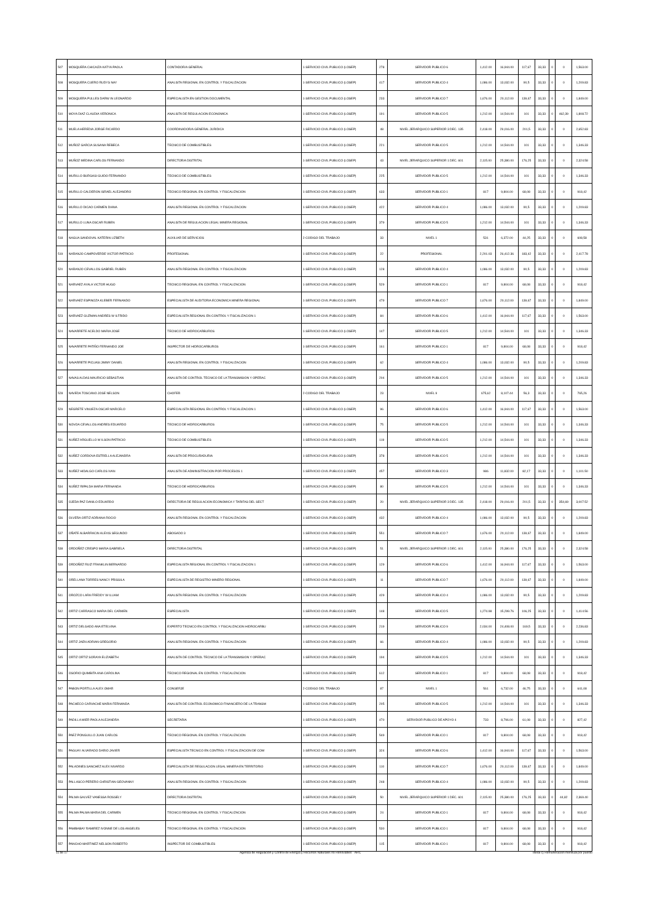| 507 | MOSQUERA CHICAIZA KATYA PAOLA | CONTADOR/A GENERAL | 1-SERVICIO CIVIL PUBLICO (LOSEP) | 278 | SERVIDOR PUBLICO 6 | 1,412.00 | 16,944.00 | 117,67 | 33,33 | 0 | 0 | 1,563.00 |
| 508 | MOSQUERA CUERO RUDYS NAY | ANALISTA REGIONAL EN CONTROL Y FISCALIZACION | 1-SERVICIO CIVIL PUBLICO (LOSEP) | 417 | SERVIDOR PUBLICO 4 | 1,086.00 | 13,032.00 | 90,5 | 33,33 | 0 | 0 | 1,209.83 |
| 509 | MOSQUERA PULLES DARW IN LEONARDO | ESPECIALISTA EN GESTION DOCUMENTAL | 1-SERVICIO CIVIL PUBLICO (LOSEP) | 233 | SERVIDOR PUBLICO 7 | 1,676.00 | 20,112.00 | 139,67 | 33,33 | 0 | 0 | 1,849.00 |
| 510 | MOYA DIAZ CLAUDIA VERONICA | ANALISTA DE REGULACION ECONOMICA | 1-SERVICIO CIVIL PUBLICO (LOSEP) | 191 | SERVIDOR PUBLICO 5 | 1,212.00 | 14,544.00 | 101 | 33,33 | 0 | 462,39 | 1,808.72 |
| 511 | MUELA HEREDIA JORGE RICARDO | COORDINADOR/A GENERAL JURIDICA | 1-SERVICIO CIVIL PUBLICO (LOSEP) | 48 | NIVEL JERARQUICO SUPERIOR 3 DEC. 135 | 2,418.00 | 29,016.00 | 201,5 | 33,33 | 0 | 0 | 2,652.83 |
| 512 | MUÑOZ GARCIA SUSANA REBECA | TECNICO DE COMBUSTIBLES | 1-SERVICIO CIVIL PUBLICO (LOSEP) | 221 | SERVIDOR PUBLICO 5 | 1,212.00 | 14,544.00 | 101 | 33,33 | 0 | 0 | 1,346.33 |
| 513 | MUÑOZ MEDINA CARLOS FERNANDO | DIRECTOR/A DISTRITAL | 1-SERVICIO CIVIL PUBLICO (LOSEP) | 43 | NIVEL JERARQUICO SUPERIOR 1 DEC. 601 | 2,115.00 | 25,380.00 | 176,25 | 33,33 | 0 | 0 | 2,324.58 |
| 514 | MURILLO BURGASI GUIDO FERNANDO | TECNICO DE COMBUSTIBLES | 1-SERVICIO CIVIL PUBLICO (LOSEP) | 225 | SERVIDOR PUBLICO 5 | 1,212.00 | 14,544.00 | 101 | 33,33 | 0 | 0 | 1,346.33 |
| 515 | MURILLO CALDERON ISRAEL ALEJANDRO | TECNICO REGIONAL EN CONTROL Y FISCALIZACION | 1-SERVICIO CIVIL PUBLICO (LOSEP) | 633 | SERVIDOR PUBLICO 1 | 817 | 9,804.00 | 68,08 | 33,33 | 0 | 0 | 918,42 |
| 516 | MURILLO DICAO CARMEN DIANA | ANALISTA REGIONAL EN CONTROL Y FISCALIZACION | 1-SERVICIO CIVIL PUBLICO (LOSEP) | 422 | SERVIDOR PUBLICO 4 | 1,086.00 | 13,032.00 | 90,5 | 33,33 | 0 | 0 | 1,209.83 |
| 517 | MURILLO LUNA OSCAR RUBEN | ANALISTA DE REGULACION LEGAL MINERA REGIONAL | 1-SERVICIO CIVIL PUBLICO (LOSEP) | 379 | SERVIDOR PUBLICO 5 | 1,212.00 | 14,544.00 | 101 | 33,33 | 0 | 0 | 1,346.33 |
| 518 | NAGUA SANDOVAL KATERIN LIZBETH | AUXILIAR DE SERVICIOS | 2-CODIGO DEL TRABAJO | 33 | NIVEL 1 | 531 | 6,372.00 | 44,25 | 33,33 | 0 | 0 | 608,58 |
| 519 | NARANJO CAMPOVERDE VICTOR PATRICIO | PROFESIONAL | 1-SERVICIO CIVIL PUBLICO (LOSEP) | 22 | PROFESIONAL | 2,201.03 | 26,412.36 | 183,42 | 33,33 | 0 | 0 | 2,417.78 |
| 520 | NARANJO CEVALLOS GABRIEL RUBEN | ANALISTA REGIONAL EN CONTROL Y FISCALIZACION | 1-SERVICIO CIVIL PUBLICO (LOSEP) | 128 | SERVIDOR PUBLICO 4 | 1,086.00 | 13,032.00 | 90,5 | 33,33 | 0 | 0 | 1,209.83 |
| 521 | NARVAEZ AYALA VICTOR HUGO | TECNICO REGIONAL EN CONTROL Y FISCALIZACION | 1-SERVICIO CIVIL PUBLICO (LOSEP) | 529 | SERVIDOR PUBLICO 1 | 817 | 9,804.00 | 68,08 | 33,33 | 0 | 0 | 918,42 |
| 522 | NARVAEZ ESPINOZA KLEBER FERNANDO | ESPECIALISTA DE AUDITORIA ECONOMICA MINERA REGIONAL | 1-SERVICIO CIVIL PUBLICO (LOSEP) | 479 | SERVIDOR PUBLICO 7 | 1,676.00 | 20,112.00 | 139,67 | 33,33 | 0 | 0 | 1,849.00 |
| 523 | NARVAEZ GUZMAN ANDRES W ILFRIDO | ESPECIALISTA REGIONAL EN CONTROL Y FISCALIZACION 1 | 1-SERVICIO CIVIL PUBLICO (LOSEP) | 84 | SERVIDOR PUBLICO 6 | 1,412.00 | 16,944.00 | 117,67 | 33,33 | 0 | 0 | 1,563.00 |
| 524 | NAVARRETE ACELDO MARIA JOSE | TECNICO DE HIDROCARBUROS | 1-SERVICIO CIVIL PUBLICO (LOSEP) | 147 | SERVIDOR PUBLICO 5 | 1,212.00 | 14,544.00 | 101 | 33,33 | 0 | 0 | 1,346.33 |
| 525 | NAVARRETE PATIÑO FERNANDO JOE | INSPECTOR DE HIDROCARBUROS | 1-SERVICIO CIVIL PUBLICO (LOSEP) | 161 | SERVIDOR PUBLICO 1 | 817 | 9,804.00 | 68,08 | 33,33 | 0 | 0 | 918,42 |
| 526 | NAVARRETE PICUASI JIMMY DANIEL | ANALISTA REGIONAL EN CONTROL Y FISCALIZACION | 1-SERVICIO CIVIL PUBLICO (LOSEP) | 62 | SERVIDOR PUBLICO 4 | 1,086.00 | 13,032.00 | 90,5 | 33,33 | 0 | 0 | 1,209.83 |
| 527 | NAVAS ALDAS MAURICIO SEBASTIAN | ANALISTA DE CONTROL TECNICO DE LA TRANSMISION Y OPERAC | 1-SERVICIO CIVIL PUBLICO (LOSEP) | 204 | SERVIDOR PUBLICO 5 | 1,212.00 | 14,544.00 | 101 | 33,33 | 0 | 0 | 1,346.33 |
| 528 | NAVEDA TOSCANO JOSE NELSON | CHOFER | 2-CODIGO DEL TRABAJO | 23 | NIVEL 9 | 675,62 | 8,107.44 | 56,3 | 33,33 | 0 | 0 | 765,26 |
| 529 | NEGRETE VINUEZA OSCAR MARCELO | ESPECIALISTA REGIONAL EN CONTROL Y FISCALIZACION 1 | 1-SERVICIO CIVIL PUBLICO (LOSEP) | 96 | SERVIDOR PUBLICO 6 | 1,412.00 | 16,944.00 | 117,67 | 33,33 | 0 | 0 | 1,563.00 |
| 530 | NOVOA CEVALLOS ANDRES EDUARDO | TECNICO DE HIDROCARBUROS | 1-SERVICIO CIVIL PUBLICO (LOSEP) | 75 | SERVIDOR PUBLICO 5 | 1,212.00 | 14,544.00 | 101 | 33,33 | 0 | 0 | 1,346.33 |
| 531 | NUÑEZ ARGUELLO W ILSON PATRICIO | TECNICO DE COMBUSTIBLES | 1-SERVICIO CIVIL PUBLICO (LOSEP) | 119 | SERVIDOR PUBLICO 5 | 1,212.00 | 14,544.00 | 101 | 33,33 | 0 | 0 | 1,346.33 |
| 532 | NUÑEZ CORDOVA ESTRELLA ALEJANDRA | ANALISTA DE PROCURADURIA | 1-SERVICIO CIVIL PUBLICO (LOSEP) | 378 | SERVIDOR PUBLICO 5 | 1,212.00 | 14,544.00 | 101 | 33,33 | 0 | 0 | 1,346.33 |
| 533 | NUÑEZ HIDALGO CARLOS IVAN | ANALISTA DE ADMINISTRACION POR PROCESOS 1 | 1-SERVICIO CIVIL PUBLICO (LOSEP) | 457 | SERVIDOR PUBLICO 3 | 986 | 11,832.00 | 82,17 | 33,33 | 0 | 0 | 1,101.50 |
| 534 | NUÑEZ RIPALDA MARIA FERNANDA | TECNICO DE HIDROCARBUROS | 1-SERVICIO CIVIL PUBLICO (LOSEP) | 80 | SERVIDOR PUBLICO 5 | 1,212.00 | 14,544.00 | 101 | 33,33 | 0 | 0 | 1,346.33 |
| 535 | OJEDA PAZ DANILO EDUARDO | DIRECTOR/A DE REGULACION ECONOMICA Y TARIFAS DEL SECT | 1-SERVICIO CIVIL PUBLICO (LOSEP) | 20 | NIVEL JERARQUICO SUPERIOR 3 DEC. 135 | 2,418.00 | 29,016.00 | 201,5 | 33,33 | 0 | 354,69 | 3,007.52 |
| 536 | OLVERA ORTIZ ADRIANA ROCIO | ANALISTA REGIONAL EN CONTROL Y FISCALIZACION | 1-SERVICIO CIVIL PUBLICO (LOSEP) | 432 | SERVIDOR PUBLICO 4 | 1,086.00 | 13,032.00 | 90,5 | 33,33 | 0 | 0 | 1,209.83 |
| 537 | OÑATE ALBARRACIN ALEXIS SEGUNDO | ABOGADO 3 | 1-SERVICIO CIVIL PUBLICO (LOSEP) | 551 | SERVIDOR PUBLICO 7 | 1,676.00 | 20,112.00 | 139,67 | 33,33 | 0 | 0 | 1,849.00 |
| 538 | ORDOÑEZ CRESPO MARIA GABRIELA | DIRECTOR/A DISTRITAL | 1-SERVICIO CIVIL PUBLICO (LOSEP) | 51 | NIVEL JERARQUICO SUPERIOR 1 DEC. 601 | 2,115.00 | 25,380.00 | 176,25 | 33,33 | 0 | 0 | 2,324.58 |
| 539 | ORDOÑEZ RUIZ FRANKLIN BERNARDO | ESPECIALISTA REGIONAL EN CONTROL Y FISCALIZACION 1 | 1-SERVICIO CIVIL PUBLICO (LOSEP) | 129 | SERVIDOR PUBLICO 6 | 1,412.00 | 16,944.00 | 117,67 | 33,33 | 0 | 0 | 1,563.00 |
| 540 | ORELLANA TORRES NANCY PRISSILA | ESPECIALISTA DE REGISTRO MINERO REGIONAL | 1-SERVICIO CIVIL PUBLICO (LOSEP) | 11 | SERVIDOR PUBLICO 7 | 1,676.00 | 20,112.00 | 139,67 | 33,33 | 0 | 0 | 1,849.00 |
| 541 | OROZCO LARA FREDDY W ILLIAM | ANALISTA REGIONAL EN CONTROL Y FISCALIZACION | 1-SERVICIO CIVIL PUBLICO (LOSEP) | 429 | SERVIDOR PUBLICO 4 | 1,086.00 | 13,032.00 | 90,5 | 33,33 | 0 | 0 | 1,209.83 |
| 542 | ORTIZ CARRASCO MARIA DEL CARMEN | ESPECIALISTA | 1-SERVICIO CIVIL PUBLICO (LOSEP) | 148 | SERVIDOR PUBLICO 5 | 1,274.98 | 15,299.76 | 106,25 | 33,33 | 0 | 0 | 1,414.56 |
| 543 | ORTIZ DELGADO ANA ETELVINA | EXPERTO TECNICO EN CONTROL Y FISCALIZACION HIDROCARBU | 1-SERVICIO CIVIL PUBLICO (LOSEP) | 219 | SERVIDOR PUBLICO 9 | 2,034.00 | 24,408.00 | 169,5 | 33,33 | 0 | 0 | 2,236.83 |
| 544 | ORTIZ JAEN ADRIAN GREGORIO | ANALISTA REGIONAL EN CONTROL Y FISCALIZACION | 1-SERVICIO CIVIL PUBLICO (LOSEP) | 66 | SERVIDOR PUBLICO 4 | 1,086.00 | 13,032.00 | 90,5 | 33,33 | 0 | 0 | 1,209.83 |
| 545 | ORTIZ ORTIZ SORAYA ELIZABETH | ANALISTA DE CONTROL TECNICO DE LA TRANSMISION Y OPERAC | 1-SERVICIO CIVIL PUBLICO (LOSEP) | 194 | SERVIDOR PUBLICO 5 | 1,212.00 | 14,544.00 | 101 | 33,33 | 0 | 0 | 1,346.33 |
| 546 | OSORIO QUIMBITA ANA CAROLINA | TECNICO REGIONAL EN CONTROL Y FISCALIZACION | 1-SERVICIO CIVIL PUBLICO (LOSEP) | 612 | SERVIDOR PUBLICO 1 | 817 | 9,804.00 | 68,08 | 33,33 | 0 | 0 | 918,42 |
| 547 | PABON PORTILLA ALEX OMAR | CONSERJE | 2-CODIGO DEL TRABAJO | 87 | NIVEL 1 | 561 | 6,732.00 | 46,75 | 33,33 | 0 | 0 | 641,08 |
| 548 | PACHECO CARVACHE MARIA FERNANDA | ANALISTA DE CONTROL ECONOMICO FINANCIERO DE LA TRANSM | 1-SERVICIO CIVIL PUBLICO (LOSEP) | 205 | SERVIDOR PUBLICO 5 | 1,212.00 | 14,544.00 | 101 | 33,33 | 0 | 0 | 1,346.33 |
| 549 | PADILLA MIER PAOLA ALEJANDRA | SECRETARIA | 1-SERVICIO CIVIL PUBLICO (LOSEP) | 470 | SERVIDOR PUBLICO DE APOYO 4 | 733 | 8,796.00 | 61,08 | 33,33 | 0 | 0 | 827,42 |
| 550 | PAEZ PONGUILLO JUAN CARLOS | TECNICO REGIONAL EN CONTROL Y FISCALIZACION | 1-SERVICIO CIVIL PUBLICO (LOSEP) | 549 | SERVIDOR PUBLICO 1 | 817 | 9,804.00 | 68,08 | 33,33 | 0 | 0 | 918,42 |
| 551 | PAGUAY ALVARADO DARIO JAVIER | ESPECIALISTA TECNICO EN CONTROL Y FISCALIZACION DE COM | 1-SERVICIO CIVIL PUBLICO (LOSEP) | 324 | SERVIDOR PUBLICO 6 | 1,412.00 | 16,944.00 | 117,67 | 33,33 | 0 | 0 | 1,563.00 |
| 552 | PALADINES SANCHEZ ALEX NIVARDO | ESPECIALISTA DE REGULACION LEGAL MINERA EN TERRITORIO | 1-SERVICIO CIVIL PUBLICO (LOSEP) | 110 | SERVIDOR PUBLICO 7 | 1,676.00 | 20,112.00 | 139,67 | 33,33 | 0 | 0 | 1,849.00 |
| 553 | PALLASCO PERERO CHRISTIAN GEOVANNY | ANALISTA REGIONAL EN CONTROL Y FISCALIZACION | 1-SERVICIO CIVIL PUBLICO (LOSEP) | 248 | SERVIDOR PUBLICO 4 | 1,086.00 | 13,032.00 | 90,5 | 33,33 | 0 | 0 | 1,209.83 |
| 554 | PALMA GALVEZ VANESSA ROSSELY | DIRECTOR/A DISTRITAL | 1-SERVICIO CIVIL PUBLICO (LOSEP) | 50 | NIVEL JERARQUICO SUPERIOR 1 DEC. 601 | 2,115.00 | 25,380.00 | 176,25 | 33,33 | 0 | 44,82 | 2,369.40 |
| 555 | PALMA PALMA MARIA DEL CARMEN | TECNICO REGIONAL EN CONTROL Y FISCALIZACION | 1-SERVICIO CIVIL PUBLICO (LOSEP) | 24 | SERVIDOR PUBLICO 1 | 817 | 9,804.00 | 68,08 | 33,33 | 0 | 0 | 918,42 |
| 556 | PAMBABAY RAMIREZ IVONNE DE LOS ANGELES | TECNICO REGIONAL EN CONTROL Y FISCALIZACION | 1-SERVICIO CIVIL PUBLICO (LOSEP) | 530 | SERVIDOR PUBLICO 1 | 817 | 9,804.00 | 68,08 | 33,33 | 0 | 0 | 918,42 |
| 557 | PANCHO MARTINEZ NELSON ROBERTO | INSPECTOR DE COMBUSTIBLES | 1-SERVICIO CIVIL PUBLICO (LOSEP) | 115 | SERVIDOR PUBLICO 1 | 817 | 9,804.00 | 68,08 | 33,33 | 0 | 0 | 918,42 |
11 de 17 Agencia de Regulación y Control de Energía y Recursos Naturales no Renovables - ARC literal c) Remuneración mensual por puesto